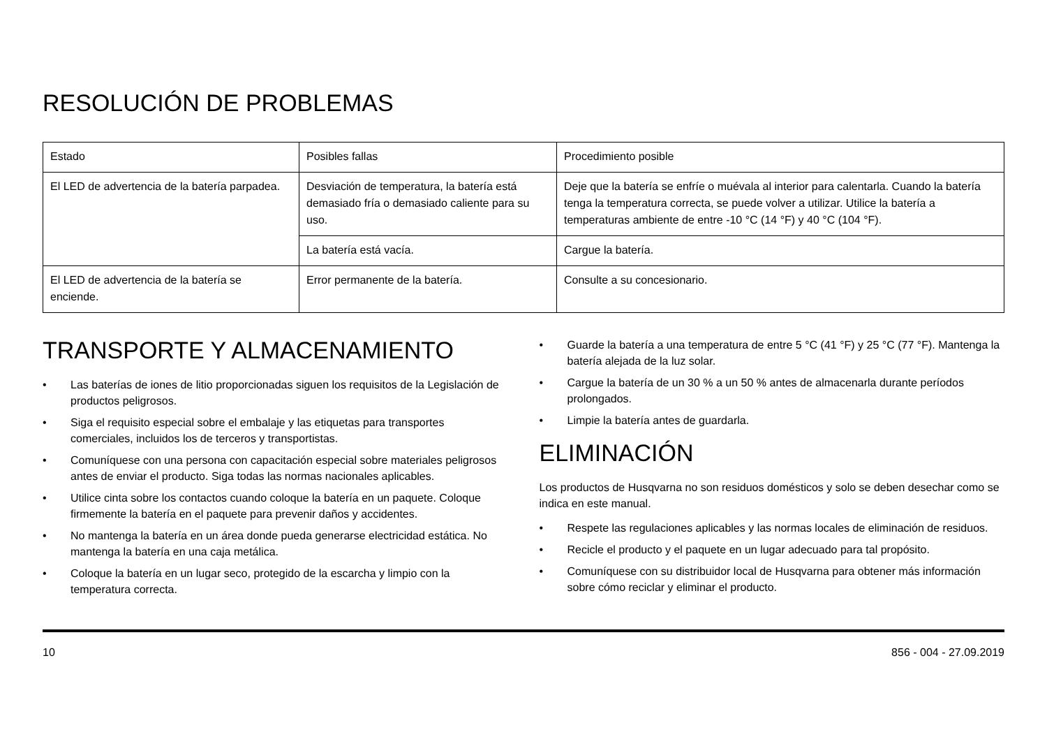RESOLUCIÓN DE PROBLEMAS
| Estado | Posibles fallas | Procedimiento posible |
| --- | --- | --- |
| El LED de advertencia de la batería parpadea. | Desviación de temperatura, la batería está demasiado fría o demasiado caliente para su uso. | Deje que la batería se enfríe o muévala al interior para calentarla. Cuando la batería tenga la temperatura correcta, se puede volver a utilizar. Utilice la batería a temperaturas ambiente de entre -10 °C (14 °F) y 40 °C (104 °F). |
| | La batería está vacía. | Cargue la batería. |
| El LED de advertencia de la batería se enciende. | Error permanente de la batería. | Consulte a su concesionario. |
TRANSPORTE Y ALMACENAMIENTO
• Las baterías de iones de litio proporcionadas siguen los requisitos de la Legislación de productos peligrosos.
• Siga el requisito especial sobre el embalaje y las etiquetas para transportes comerciales, incluidos los de terceros y transportistas.
• Comuníquese con una persona con capacitación especial sobre materiales peligrosos antes de enviar el producto. Siga todas las normas nacionales aplicables.
• Utilice cinta sobre los contactos cuando coloque la batería en un paquete. Coloque firmemente la batería en el paquete para prevenir daños y accidentes.
• No mantenga la batería en un área donde pueda generarse electricidad estática. No mantenga la batería en una caja metálica.
• Coloque la batería en un lugar seco, protegido de la escarcha y limpio con la temperatura correcta.
• Guarde la batería a una temperatura de entre 5 °C (41 °F) y 25 °C (77 °F). Mantenga la batería alejada de la luz solar.
• Cargue la batería de un 30 % a un 50 % antes de almacenarla durante períodos prolongados.
• Limpie la batería antes de guardarla.
ELIMINACIÓN
Los productos de Husqvarna no son residuos domésticos y solo se deben desechar como se indica en este manual.
• Respete las regulaciones aplicables y las normas locales de eliminación de residuos.
• Recicle el producto y el paquete en un lugar adecuado para tal propósito.
• Comuníquese con su distribuidor local de Husqvarna para obtener más información sobre cómo reciclar y eliminar el producto.
10 856 - 004 - 27.09.2019